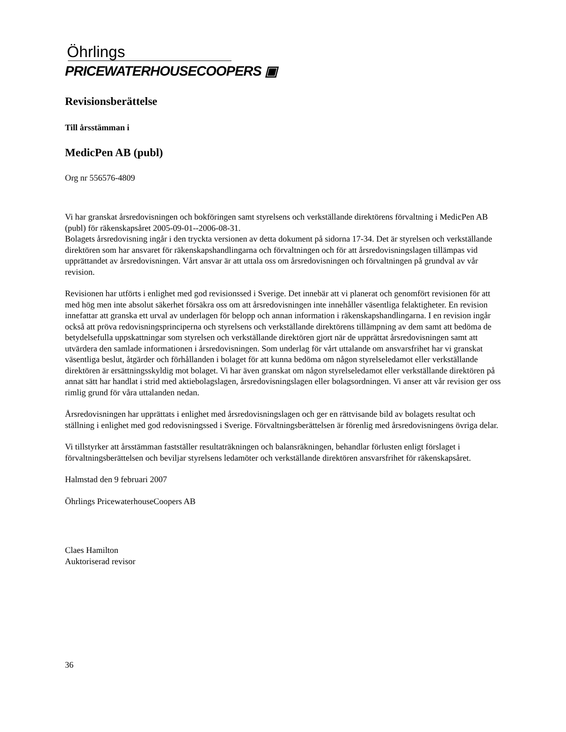Öhrlings
PRICEWATERHOUSECOOPERS ▣
Revisionsberättelse
Till årsstämman i
MedicPen AB (publ)
Org nr 556576-4809
Vi har granskat årsredovisningen och bokföringen samt styrelsens och verkställande direktörens förvaltning i MedicPen AB (publ) för räkenskapsåret 2005-09-01--2006-08-31.
Bolagets årsredovisning ingår i den tryckta versionen av detta dokument på sidorna 17-34. Det är styrelsen och verkställande direktören som har ansvaret för räkenskapshandlingarna och förvaltningen och för att årsredovisningslagen tillämpas vid upprättandet av årsredovisningen. Vårt ansvar är att uttala oss om årsredovisningen och förvaltningen på grundval av vår revision.
Revisionen har utförts i enlighet med god revisionssed i Sverige. Det innebär att vi planerat och genomfört revisionen för att med hög men inte absolut säkerhet försäkra oss om att årsredovisningen inte innehåller väsentliga felaktigheter. En revision innefattar att granska ett urval av underlagen för belopp och annan information i räkenskapshandlingarna. I en revision ingår också att pröva redovisningsprinciperna och styrelsens och verkställande direktörens tillämpning av dem samt att bedöma de betydelsefulla uppskattningar som styrelsen och verkställande direktören gjort när de upprättat årsredovisningen samt att utvärdera den samlade informationen i årsredovisningen. Som underlag för vårt uttalande om ansvarsfrihet har vi granskat väsentliga beslut, åtgärder och förhållanden i bolaget för att kunna bedöma om någon styrelseledamot eller verkställande direktören är ersättningsskyldig mot bolaget. Vi har även granskat om någon styrelseledamot eller verkställande direktören på annat sätt har handlat i strid med aktiebolagslagen, årsredovisningslagen eller bolagsordningen. Vi anser att vår revision ger oss rimlig grund för våra uttalanden nedan.
Årsredovisningen har upprättats i enlighet med årsredovisningslagen och ger en rättvisande bild av bolagets resultat och ställning i enlighet med god redovisningssed i Sverige. Förvaltningsberättelsen är förenlig med årsredovisningens övriga delar.
Vi tillstyrker att årsstämman fastställer resultaträkningen och balansräkningen, behandlar förlusten enligt förslaget i förvaltningsberättelsen och beviljar styrelsens ledamöter och verkställande direktören ansvarsfrihet för räkenskapsåret.
Halmstad den 9 februari 2007
Öhrlings PricewaterhouseCoopers AB
Claes Hamilton
Auktoriserad revisor
36